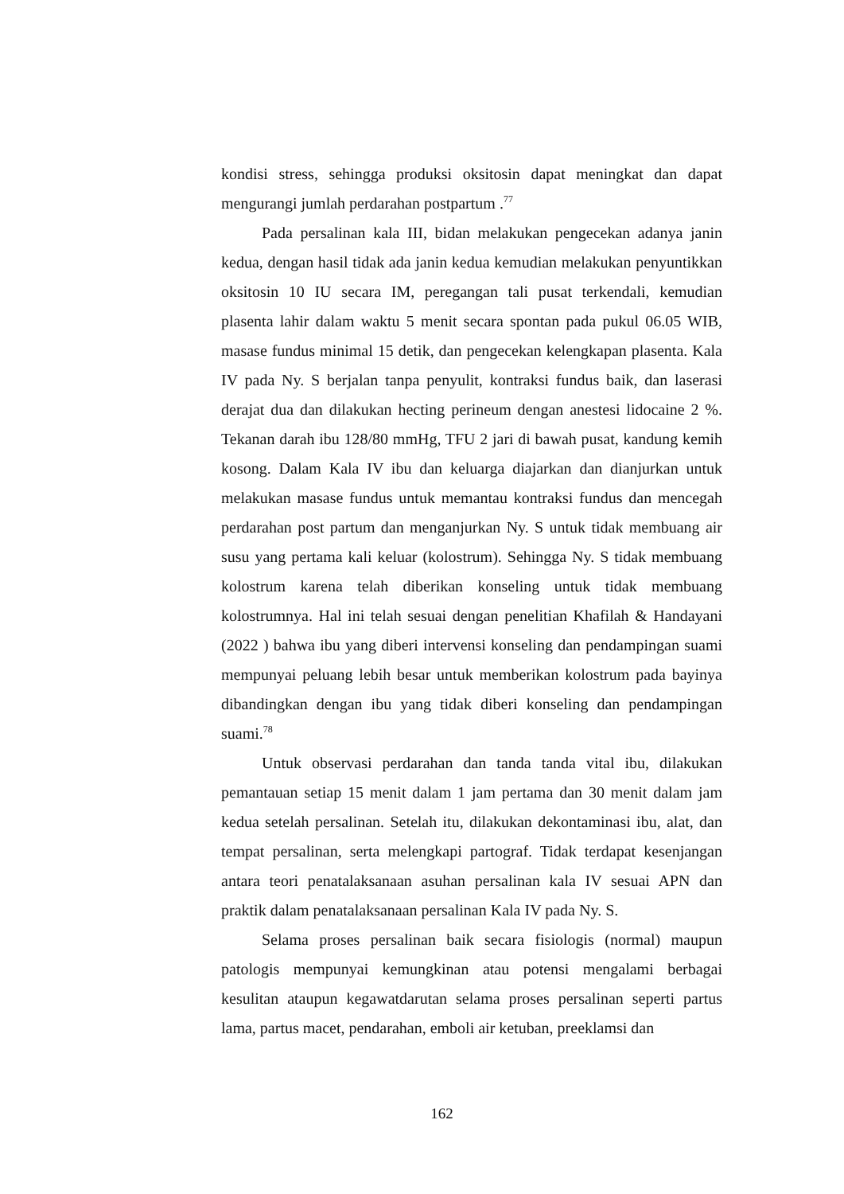kondisi stress, sehingga produksi oksitosin dapat meningkat dan dapat mengurangi jumlah perdarahan postpartum .<sup>77</sup>
Pada persalinan kala III, bidan melakukan pengecekan adanya janin kedua, dengan hasil tidak ada janin kedua kemudian melakukan penyuntikkan oksitosin 10 IU secara IM, peregangan tali pusat terkendali, kemudian plasenta lahir dalam waktu 5 menit secara spontan pada pukul 06.05 WIB, masase fundus minimal 15 detik, dan pengecekan kelengkapan plasenta. Kala IV pada Ny. S berjalan tanpa penyulit, kontraksi fundus baik, dan laserasi derajat dua dan dilakukan hecting perineum dengan anestesi lidocaine 2 %. Tekanan darah ibu 128/80 mmHg, TFU 2 jari di bawah pusat, kandung kemih kosong. Dalam Kala IV ibu dan keluarga diajarkan dan dianjurkan untuk melakukan masase fundus untuk memantau kontraksi fundus dan mencegah perdarahan post partum dan menganjurkan Ny. S untuk tidak membuang air susu yang pertama kali keluar (kolostrum). Sehingga Ny. S tidak membuang kolostrum karena telah diberikan konseling untuk tidak membuang kolostrumnya. Hal ini telah sesuai dengan penelitian Khafilah & Handayani (2022 ) bahwa ibu yang diberi intervensi konseling dan pendampingan suami mempunyai peluang lebih besar untuk memberikan kolostrum pada bayinya dibandingkan dengan ibu yang tidak diberi konseling dan pendampingan suami.<sup>78</sup>
Untuk observasi perdarahan dan tanda tanda vital ibu, dilakukan pemantauan setiap 15 menit dalam 1 jam pertama dan 30 menit dalam jam kedua setelah persalinan. Setelah itu, dilakukan dekontaminasi ibu, alat, dan tempat persalinan, serta melengkapi partograf. Tidak terdapat kesenjangan antara teori penatalaksanaan asuhan persalinan kala IV sesuai APN dan praktik dalam penatalaksanaan persalinan Kala IV pada Ny. S.
Selama proses persalinan baik secara fisiologis (normal) maupun patologis mempunyai kemungkinan atau potensi mengalami berbagai kesulitan ataupun kegawatdarutan selama proses persalinan seperti partus lama, partus macet, pendarahan, emboli air ketuban, preeklamsi dan
162